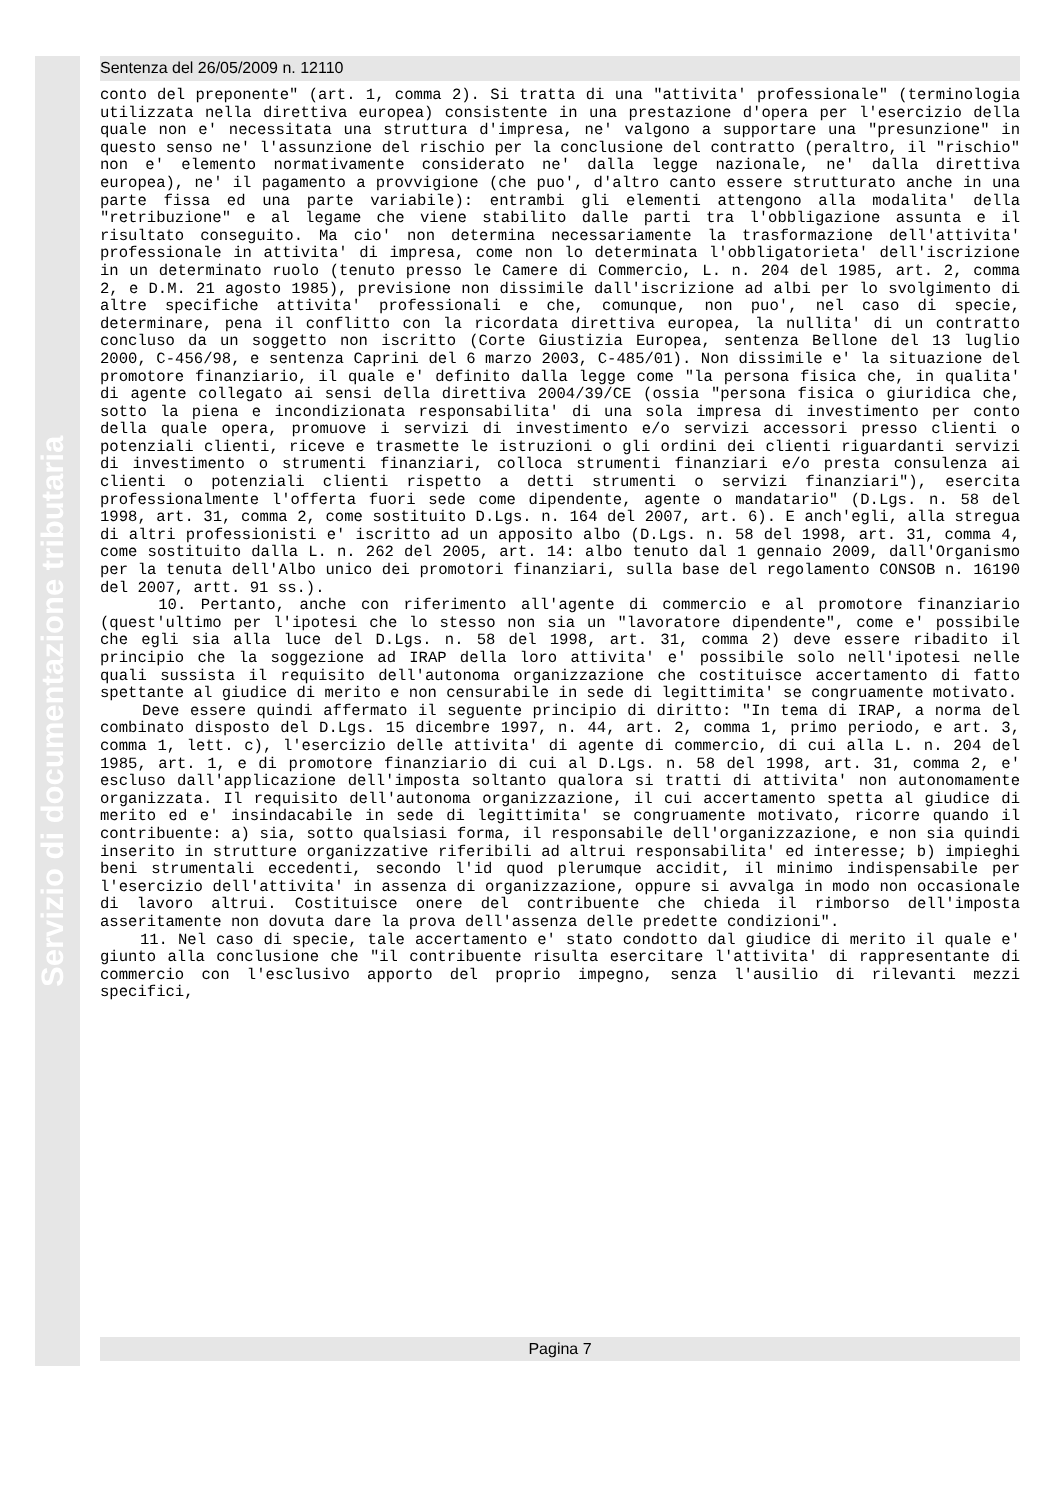Servizio di documentazione tributaria
Sentenza del 26/05/2009 n. 12110
conto del preponente" (art. 1, comma 2). Si tratta di una "attivita' professionale" (terminologia utilizzata nella direttiva europea) consistente in una prestazione d'opera per l'esercizio della quale non e' necessitata una struttura d'impresa, ne' valgono a supportare una "presunzione" in questo senso ne' l'assunzione del rischio per la conclusione del contratto (peraltro, il "rischio" non e' elemento normativamente considerato ne' dalla legge nazionale, ne' dalla direttiva europea), ne' il pagamento a provvigione (che puo', d'altro canto essere strutturato anche in una parte fissa ed una parte variabile): entrambi gli elementi attengono alla modalita' della "retribuzione" e al legame che viene stabilito dalle parti tra l'obbligazione assunta e il risultato conseguito. Ma cio' non determina necessariamente la trasformazione dell'attivita' professionale in attivita' di impresa, come non lo determinata l'obbligatorieta' dell'iscrizione in un determinato ruolo (tenuto presso le Camere di Commercio, L. n. 204 del 1985, art. 2, comma 2, e D.M. 21 agosto 1985), previsione non dissimile dall'iscrizione ad albi per lo svolgimento di altre specifiche attivita' professionali e che, comunque, non puo', nel caso di specie, determinare, pena il conflitto con la ricordata direttiva europea, la nullita' di un contratto concluso da un soggetto non iscritto (Corte Giustizia Europea, sentenza Bellone del 13 luglio 2000, C-456/98, e sentenza Caprini del 6 marzo 2003, C-485/01). Non dissimile e' la situazione del promotore finanziario, il quale e' definito dalla legge come "la persona fisica che, in qualita' di agente collegato ai sensi della direttiva 2004/39/CE (ossia "persona fisica o giuridica che, sotto la piena e incondizionata responsabilita' di una sola impresa di investimento per conto della quale opera, promuove i servizi di investimento e/o servizi accessori presso clienti o potenziali clienti, riceve e trasmette le istruzioni o gli ordini dei clienti riguardanti servizi di investimento o strumenti finanziari, colloca strumenti finanziari e/o presta consulenza ai clienti o potenziali clienti rispetto a detti strumenti o servizi finanziari"), esercita professionalmente l'offerta fuori sede come dipendente, agente o mandatario" (D.Lgs. n. 58 del 1998, art. 31, comma 2, come sostituito D.Lgs. n. 164 del 2007, art. 6). E anch'egli, alla stregua di altri professionisti e' iscritto ad un apposito albo (D.Lgs. n. 58 del 1998, art. 31, comma 4, come sostituito dalla L. n. 262 del 2005, art. 14: albo tenuto dal 1 gennaio 2009, dall'Organismo per la tenuta dell'Albo unico dei promotori finanziari, sulla base del regolamento CONSOB n. 16190 del 2007, artt. 91 ss.).
10. Pertanto, anche con riferimento all'agente di commercio e al promotore finanziario (quest'ultimo per l'ipotesi che lo stesso non sia un "lavoratore dipendente", come e' possibile che egli sia alla luce del D.Lgs. n. 58 del 1998, art. 31, comma 2) deve essere ribadito il principio che la soggezione ad IRAP della loro attivita' e' possibile solo nell'ipotesi nelle quali sussista il requisito dell'autonoma organizzazione che costituisce accertamento di fatto spettante al giudice di merito e non censurabile in sede di legittimita' se congruamente motivato.
Deve essere quindi affermato il seguente principio di diritto: "In tema di IRAP, a norma del combinato disposto del D.Lgs. 15 dicembre 1997, n. 44, art. 2, comma 1, primo periodo, e art. 3, comma 1, lett. c), l'esercizio delle attivita' di agente di commercio, di cui alla L. n. 204 del 1985, art. 1, e di promotore finanziario di cui al D.Lgs. n. 58 del 1998, art. 31, comma 2, e' escluso dall'applicazione dell'imposta soltanto qualora si tratti di attivita' non autonomamente organizzata. Il requisito dell'autonoma organizzazione, il cui accertamento spetta al giudice di merito ed e' insindacabile in sede di legittimita' se congruamente motivato, ricorre quando il contribuente: a) sia, sotto qualsiasi forma, il responsabile dell'organizzazione, e non sia quindi inserito in strutture organizzative riferibili ad altrui responsabilita' ed interesse; b) impieghi beni strumentali eccedenti, secondo l'id quod plerumque accidit, il minimo indispensabile per l'esercizio dell'attivita' in assenza di organizzazione, oppure si avvalga in modo non occasionale di lavoro altrui. Costituisce onere del contribuente che chieda il rimborso dell'imposta asseritamente non dovuta dare la prova dell'assenza delle predette condizioni".
11. Nel caso di specie, tale accertamento e' stato condotto dal giudice di merito il quale e' giunto alla conclusione che "il contribuente risulta esercitare l'attivita' di rappresentante di commercio con l'esclusivo apporto del proprio impegno, senza l'ausilio di rilevanti mezzi specifici,
Pagina 7